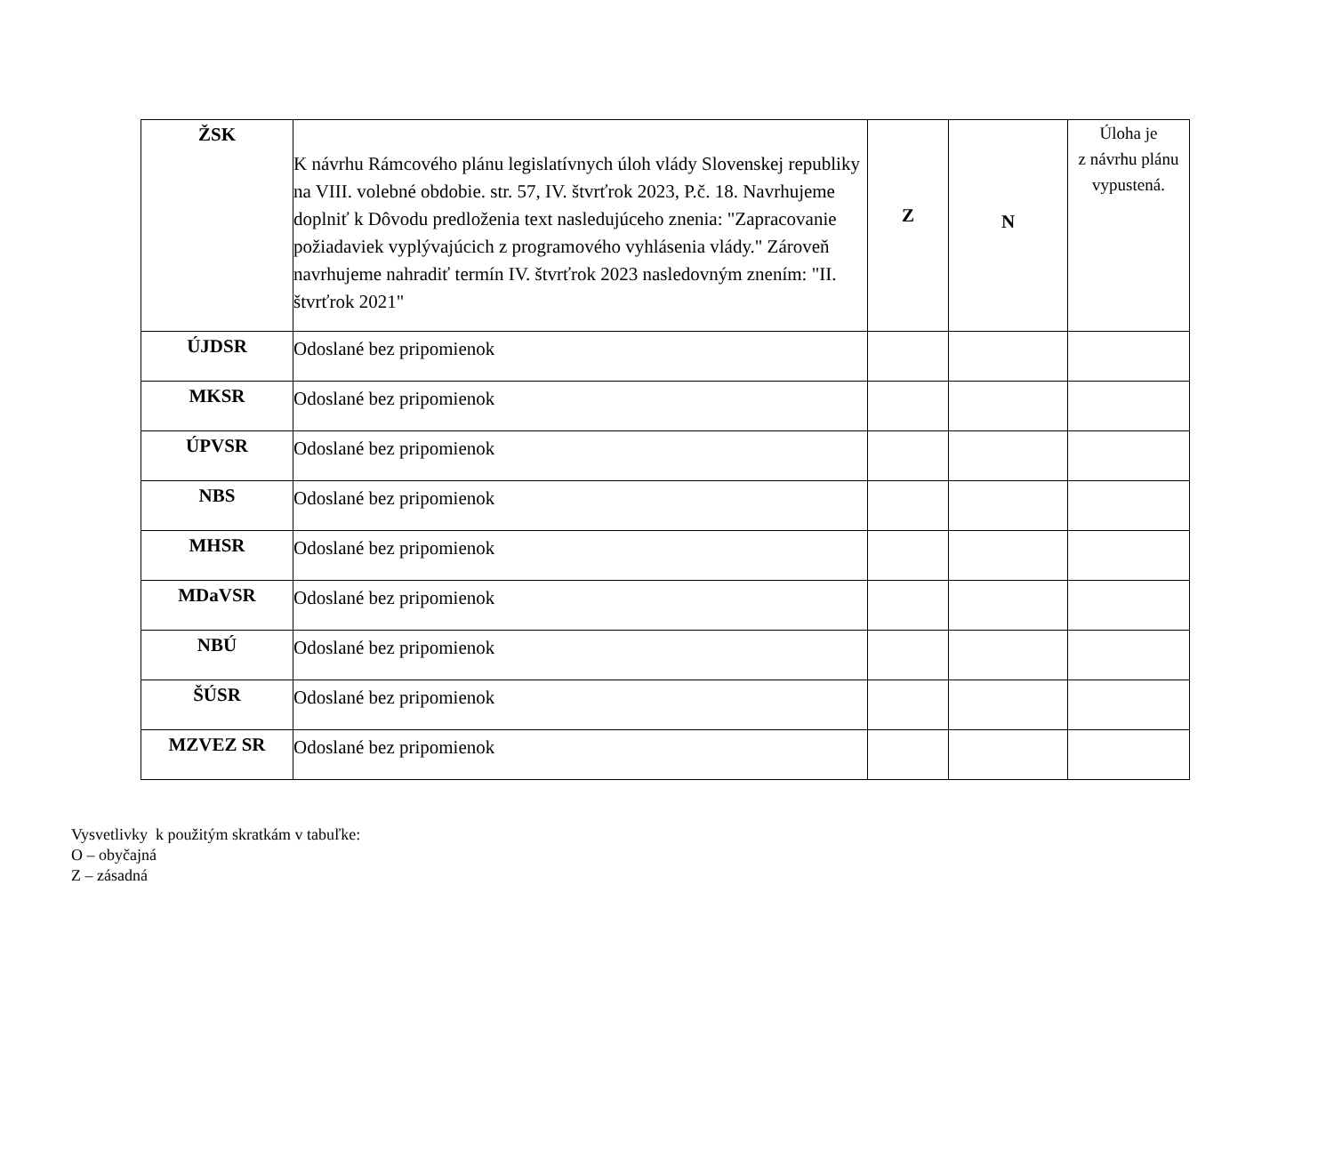| ŽSK | K návrhu Rámcového plánu legislatívnych úloh vlády Slovenskej republiky na VIII. volebné obdobie. str. 57, IV. štvrťrok 2023, P.č. 18. Navrhujeme doplniť k Dôvodu predloženia text nasledujúceho znenia: "Zapracovanie požiadaviek vyplývajúcich z programového vyhlásenia vlády." Zároveň navrhujeme nahradiť termín IV. štvrťrok 2023 nasledovným znením: "II. štvrťrok 2021" | Z | N | Úloha je z návrhu plánu vypustená. |
| ÚJDSR | Odoslané bez pripomienok | | | |
| MKSR | Odoslané bez pripomienok | | | |
| ÚPVSR | Odoslané bez pripomienok | | | |
| NBS | Odoslané bez pripomienok | | | |
| MHSR | Odoslané bez pripomienok | | | |
| MDaVSR | Odoslané bez pripomienok | | | |
| NBÚ | Odoslané bez pripomienok | | | |
| ŠÚSR | Odoslané bez pripomienok | | | |
| MZVEZ SR | Odoslané bez pripomienok | | | |
Vysvetlivky k použitým skratkám v tabuľke:
O – obyčajná
Z – zásadná